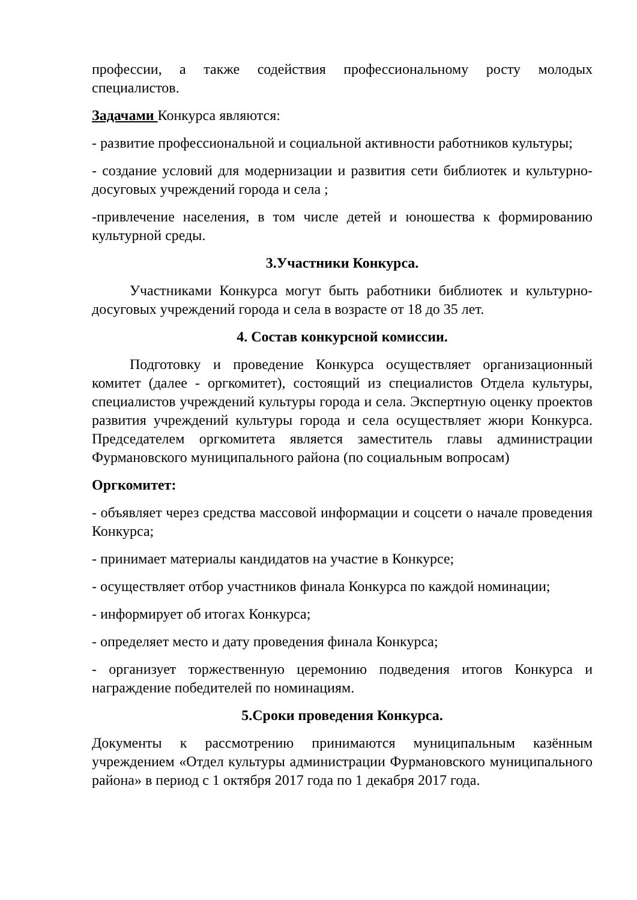профессии, а также содействия профессиональному росту молодых специалистов.
Задачами Конкурса являются:
- развитие профессиональной и социальной активности работников культуры;
- создание условий для модернизации и развития сети библиотек и культурно-досуговых учреждений города и села ;
-привлечение населения, в том числе детей и юношества к формированию культурной среды.
3.Участники Конкурса.
Участниками Конкурса могут быть работники библиотек и культурно-досуговых учреждений города и села в возрасте от 18 до 35 лет.
4. Состав конкурсной комиссии.
Подготовку и проведение Конкурса осуществляет организационный комитет (далее - оргкомитет), состоящий из специалистов Отдела культуры, специалистов учреждений культуры города и села. Экспертную оценку проектов развития учреждений культуры города и села осуществляет жюри Конкурса. Председателем оргкомитета является заместитель главы администрации Фурмановского муниципального района (по социальным вопросам)
Оргкомитет:
- объявляет через средства массовой информации и соцсети о начале проведения Конкурса;
- принимает материалы кандидатов на участие в Конкурсе;
- осуществляет отбор участников финала Конкурса по каждой номинации;
- информирует об итогах Конкурса;
- определяет место и дату проведения финала Конкурса;
- организует торжественную церемонию подведения итогов Конкурса и награждение победителей по номинациям.
5.Сроки проведения Конкурса.
Документы к рассмотрению принимаются муниципальным казённым учреждением «Отдел культуры администрации Фурмановского муниципального района» в период с 1 октября 2017 года по 1 декабря 2017 года.